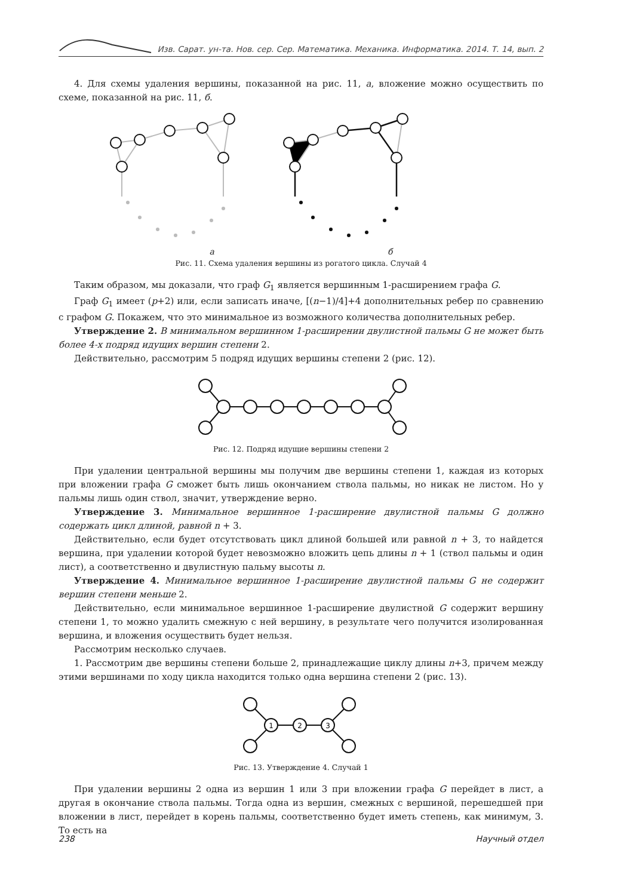Изв. Сарат. ун-та. Нов. сер. Сер. Математика. Механика. Информатика. 2014. Т. 14, вып. 2
4. Для схемы удаления вершины, показанной на рис. 11, а, вложение можно осуществить по схеме, показанной на рис. 11, б.
а б
Рис. 11. Схема удаления вершины из рогатого цикла. Случай 4
Таким образом, мы доказали, что граф G<sub>1</sub> является вершинным 1-расширением графа G.
Граф G<sub>1</sub> имеет (p+2) или, если записать иначе, [(n−1)/4]+4 дополнительных ребер по сравнению с графом G. Покажем, что это минимальное из возможного количества дополнительных ребер.
Утверждение 2. В минимальном вершинном 1-расширении двулистной пальмы G не может быть более 4-х подряд идущих вершин степени 2.
Действительно, рассмотрим 5 подряд идущих вершины степени 2 (рис. 12).
Рис. 12. Подряд идущие вершины степени 2
При удалении центральной вершины мы получим две вершины степени 1, каждая из которых при вложении графа G сможет быть лишь окончанием ствола пальмы, но никак не листом. Но у пальмы лишь один ствол, значит, утверждение верно.
Утверждение 3. Минимальное вершинное 1-расширение двулистной пальмы G должно содержать цикл длиной, равной n + 3.
Действительно, если будет отсутствовать цикл длиной большей или равной n + 3, то найдется вершина, при удалении которой будет невозможно вложить цепь длины n + 1 (ствол пальмы и один лист), а соответственно и двулистную пальму высоты n.
Утверждение 4. Минимальное вершинное 1-расширение двулистной пальмы G не содержит вершин степени меньше 2.
Действительно, если минимальное вершинное 1-расширение двулистной G содержит вершину степени 1, то можно удалить смежную с ней вершину, в результате чего получится изолированная вершина, и вложения осуществить будет нельзя.
Рассмотрим несколько случаев.
1. Рассмотрим две вершины степени больше 2, принадлежащие циклу длины n+3, причем между этими вершинами по ходу цикла находится только одна вершина степени 2 (рис. 13).
1
2
3
Рис. 13. Утверждение 4. Случай 1
При удалении вершины 2 одна из вершин 1 или 3 при вложении графа G перейдет в лист, а другая в окончание ствола пальмы. Тогда одна из вершин, смежных с вершиной, перешедшей при вложении в лист, перейдет в корень пальмы, соответственно будет иметь степень, как минимум, 3. То есть на
238 Научный отдел